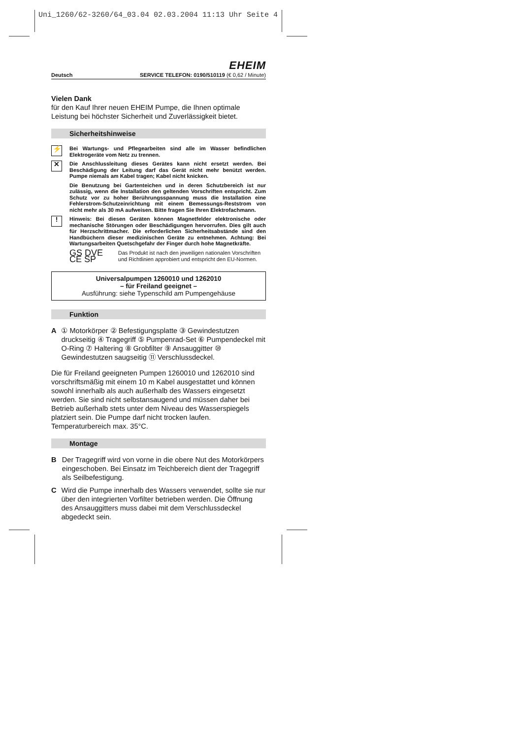Uni_1260/62-3260/64_03.04 02.03.2004 11:13 Uhr Seite 4
EHEIM
Deutsch SERVICE TELEFON: 0190/510119 (€ 0,62 / Minute)
Vielen Dank
für den Kauf Ihrer neuen EHEIM Pumpe, die Ihnen optimale Leistung bei höchster Sicherheit und Zuverlässigkeit bietet.
Sicherheitshinweise
⚡ Bei Wartungs- und Pflegearbeiten sind alle im Wasser befindlichen Elektrogeräte vom Netz zu trennen.
✕ Die Anschlussleitung dieses Gerätes kann nicht ersetzt werden. Bei Beschädigung der Leitung darf das Gerät nicht mehr benützt werden. Pumpe niemals am Kabel tragen; Kabel nicht knicken.
Die Benutzung bei Gartenteichen und in deren Schutzbereich ist nur zulässig, wenn die Installation den geltenden Vorschriften entspricht. Zum Schutz vor zu hoher Berührungsspannung muss die Installation eine Fehlerstrom-Schutzeinrichtung mit einem Bemessungs-Reststrom von nicht mehr als 30 mA aufweisen. Bitte fragen Sie Ihren Elektrofachmann.
! Hinweis: Bei diesen Geräten können Magnetfelder elektronische oder mechanische Störungen oder Beschädigungen hervorrufen. Dies gilt auch für Herzschrittmacher. Die erforderlichen Sicherheitsabstände sind den Handbüchern dieser medizinischen Geräte zu entnehmen. Achtung: Bei Wartungsarbeiten Quetschgefahr der Finger durch hohe Magnetkräfte.
GS DVE CE SP
Das Produkt ist nach den jeweiligen nationalen Vorschriften und Richtlinien approbiert und entspricht den EU-Normen.
Universalpumpen 1260010 und 1262010
– für Freiland geeignet –
Ausführung: siehe Typenschild am Pumpengehäuse
Funktion
A ① Motorkörper ② Befestigungsplatte ③ Gewindestutzen druckseitig ④ Tragegriff ⑤ Pumpenrad-Set ⑥ Pumpendeckel mit O-Ring ⑦ Haltering ⑧ Grobfilter ⑨ Ansauggitter ⑩ Gewindestutzen saugseitig ⑪ Verschlussdeckel.
Die für Freiland geeigneten Pumpen 1260010 und 1262010 sind vorschriftsmäßig mit einem 10 m Kabel ausgestattet und können sowohl innerhalb als auch außerhalb des Wassers eingesetzt werden. Sie sind nicht selbstansaugend und müssen daher bei Betrieb außerhalb stets unter dem Niveau des Wasserspiegels platziert sein. Die Pumpe darf nicht trocken laufen. Temperaturbereich max. 35°C.
Montage
B Der Tragegriff wird von vorne in die obere Nut des Motorkörpers eingeschoben. Bei Einsatz im Teichbereich dient der Tragegriff als Seilbefestigung.
C Wird die Pumpe innerhalb des Wassers verwendet, sollte sie nur über den integrierten Vorfilter betrieben werden. Die Öffnung des Ansauggitters muss dabei mit dem Verschlussdeckel abgedeckt sein.